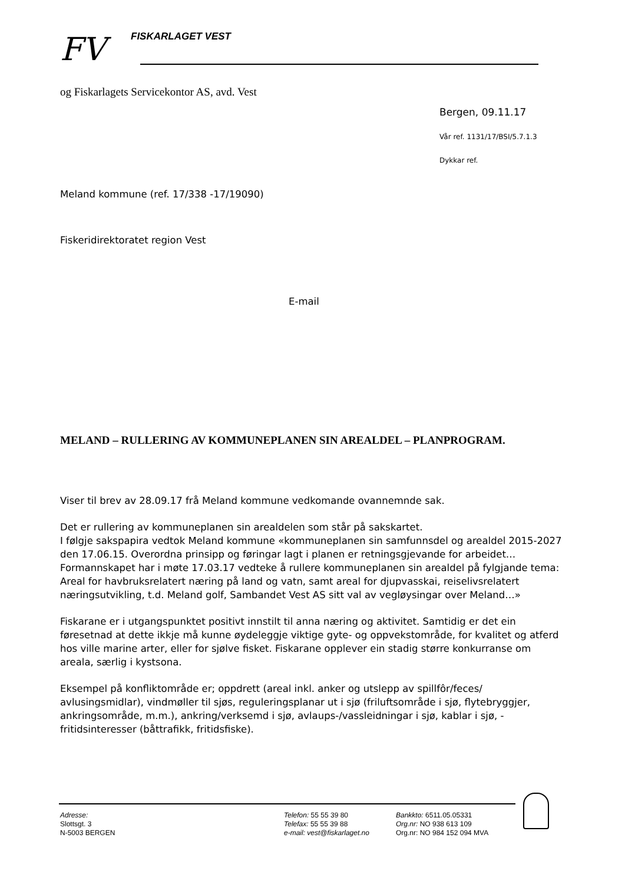FV FISKARLAGET VEST
og Fiskarlagets Servicekontor AS, avd. Vest
Bergen, 09.11.17
Vår ref. 1131/17/BSI/5.7.1.3
Dykkar ref.
Meland kommune (ref. 17/338 -17/19090)
Fiskeridirektoratet region Vest
E-mail
MELAND – RULLERING AV KOMMUNEPLANEN SIN AREALDEL – PLANPROGRAM.
Viser til brev av 28.09.17 frå Meland kommune vedkomande ovannemnde sak.
Det er rullering av kommuneplanen sin arealdelen som står på sakskartet.
I følgje sakspapira vedtok Meland kommune «kommuneplanen sin samfunnsdel og arealdel 2015-2027 den 17.06.15. Overordna prinsipp og føringar lagt i planen er retningsgjevande for arbeidet…Formannskapet har i møte 17.03.17 vedteke å rullere kommuneplanen sin arealdel på fylgjande tema: Areal for havbruksrelatert næring på land og vatn, samt areal for djupvasskai, reiselivsrelatert næringsutvikling, t.d. Meland golf, Sambandet Vest AS sitt val av vegløysingar over Meland…»
Fiskarane er i utgangspunktet positivt innstilt til anna næring og aktivitet. Samtidig er det ein føresetnad at dette ikkje må kunne øydeleggje viktige gyte- og oppvekstområde, for kvalitet og atferd hos ville marine arter, eller for sjølve fisket. Fiskarane opplever ein stadig større konkurranse om areala, særlig i kystsona.
Eksempel på konfliktområde er; oppdrett (areal inkl. anker og utslepp av spillfôr/feces/ avlusingsmidlar), vindmøller til sjøs, reguleringsplanar ut i sjø (friluftsområde i sjø, flytebryggjer, ankringsområde, m.m.), ankring/verksemd i sjø, avlaups-/vassleidningar i sjø, kablar i sjø, -fritidsinteresser (båttrafikk, fritidsfiske).
Adresse:
Slottsgt. 3
N-5003 BERGEN
Telefon: 55 55 39 80
Telefax: 55 55 39 88
e-mail: vest@fiskarlaget.no
Bankkto: 6511.05.05331
Org.nr: NO 938 613 109
Org.nr: NO 984 152 094 MVA